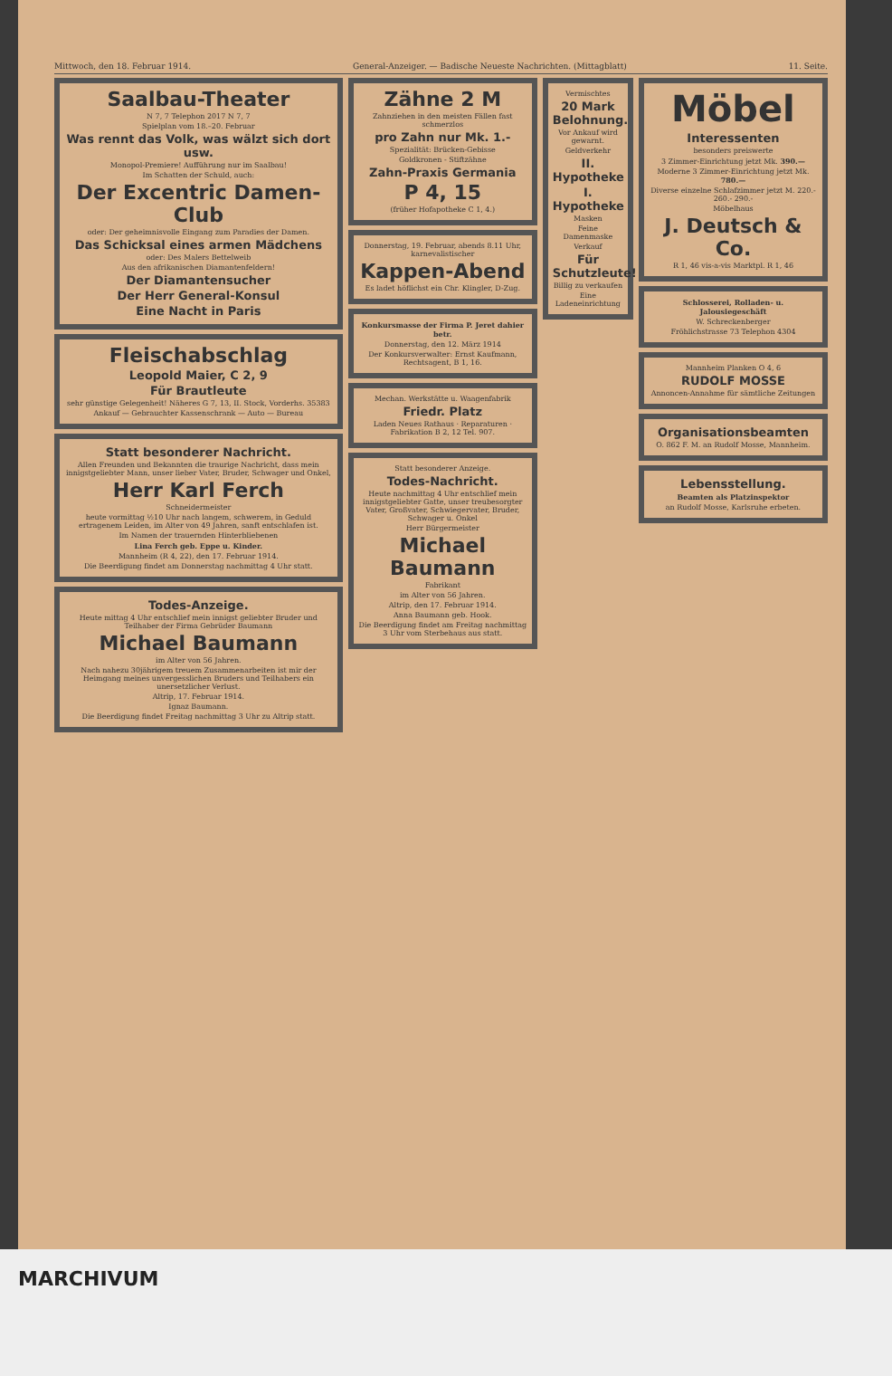Mittwoch, den 18. Februar 1914. General-Anzeiger. — Badische Neueste Nachrichten. (Mittagblatt) 11. Seite.
Saalbau-Theater
N 7, 7 Telephon 2017 N 7, 7
Spielplan vom 18.–20. Februar
Was rennt das Volk, was wälzt sich dort usw.
Monopol-Premiere! Aufführung nur im Saalbau!
Im Schatten der Schuld, auch:
Der Excentric Damen-Club
oder: Der geheimnisvolle Eingang zum Paradies der Damen.
Das Schicksal eines armen Mädchens
oder: Des Malers Bettelweib
Aus den afrikanischen Diamantenfeldern!
Der Diamantensucher
Der Herr General-Konsul
Eine Nacht in Paris
Fleischabschlag
Leopold Maier, C 2, 9
Für Brautleute
sehr günstige Gelegenheit! Näheres G 7, 13, II. Stock, Vorderhs. 35383
Ankauf — Gebrauchter Kassenschrank — Auto — Bureau
Statt besonderer Nachricht.
Allen Freunden und Bekannten die traurige Nachricht, dass mein innigstgeliebter Mann, unser lieber Vater, Bruder, Schwager und Onkel,
Herr Karl Ferch
Schneidermeister
heute vormittag ½10 Uhr nach langem, schwerem, in Geduld ertragenem Leiden, im Alter von 49 Jahren, sanft entschlafen ist.
Im Namen der trauernden Hinterbliebenen
Lina Ferch geb. Eppe u. Kinder.
Mannheim (R 4, 22), den 17. Februar 1914.
Die Beerdigung findet am Donnerstag nachmittag 4 Uhr statt.
Todes-Anzeige.
Heute mittag 4 Uhr entschlief mein innigst geliebter Bruder und Teilhaber der Firma Gebrüder Baumann
Michael Baumann
im Alter von 56 Jahren.
Nach nahezu 30jährigem treuem Zusammenarbeiten ist mir der Heimgang meines unvergesslichen Bruders und Teilhabers ein unersetzlicher Verlust.
Altrip, 17. Februar 1914.
Ignaz Baumann.
Die Beerdigung findet Freitag nachmittag 3 Uhr zu Altrip statt.
Zähne 2 M
Zahnziehen in den meisten Fällen fast schmerzlos
pro Zahn nur Mk. 1.-
Spezialität: Brücken-Gebisse
Goldkronen - Stiftzähne
Zahn-Praxis Germania
P 4, 15
(früher Hofapotheke C 1, 4.)
Donnerstag, 19. Februar, abends 8.11 Uhr, karnevalistischer
Kappen-Abend
Es ladet höflichst ein Chr. Klingler, D-Zug.
Konkursmasse der Firma P. Jeret dahier betr.
Donnerstag, den 12. März 1914
Der Konkursverwalter: Ernst Kaufmann, Rechtsagent, B 1, 16.
Mechan. Werkstätte u. Waagenfabrik
Friedr. Platz
Laden Neues Rathaus · Reparaturen · Fabrikation B 2, 12 Tel. 907.
Statt besonderer Anzeige.
Todes-Nachricht.
Heute nachmittag 4 Uhr entschlief mein innigstgeliebter Gatte, unser treubesorgter Vater, Großvater, Schwiegervater, Bruder, Schwager u. Onkel
Herr Bürgermeister
Michael Baumann
Fabrikant
im Alter von 56 Jahren.
Altrip, den 17. Februar 1914.
Anna Baumann geb. Hook.
Die Beerdigung findet am Freitag nachmittag 3 Uhr vom Sterbehaus aus statt.
Vermischtes
20 Mark Belohnung.
Vor Ankauf wird gewarnt.
Geldverkehr
II. Hypotheke
I. Hypotheke
Masken
Feine Damenmaske
Verkauf
Für Schutzleute!
Billig zu verkaufen
Eine Ladeneinrichtung
Möbel
Interessenten
besonders preiswerte
3 Zimmer-Einrichtung jetzt Mk. 390.—
Moderne 3 Zimmer-Einrichtung jetzt Mk. 780.—
Diverse einzelne Schlafzimmer jetzt M. 220.- 260.- 290.-
Möbelhaus
J. Deutsch & Co.
R 1, 46 vis-a-vis Marktpl. R 1, 46
Schlosserei, Rolladen- u. Jalousiegeschäft
W. Schreckenberger
Fröhlichstrasse 73 Telephon 4304
Mannheim Planken O 4, 6
RUDOLF MOSSE
Annoncen-Annahme für sämtliche Zeitungen
Organisationsbeamten
O. 862 F. M. an Rudolf Mosse, Mannheim.
Lebensstellung.
Beamten als Platzinspektor
an Rudolf Mosse, Karlsruhe erbeten.
MARCHIVUM